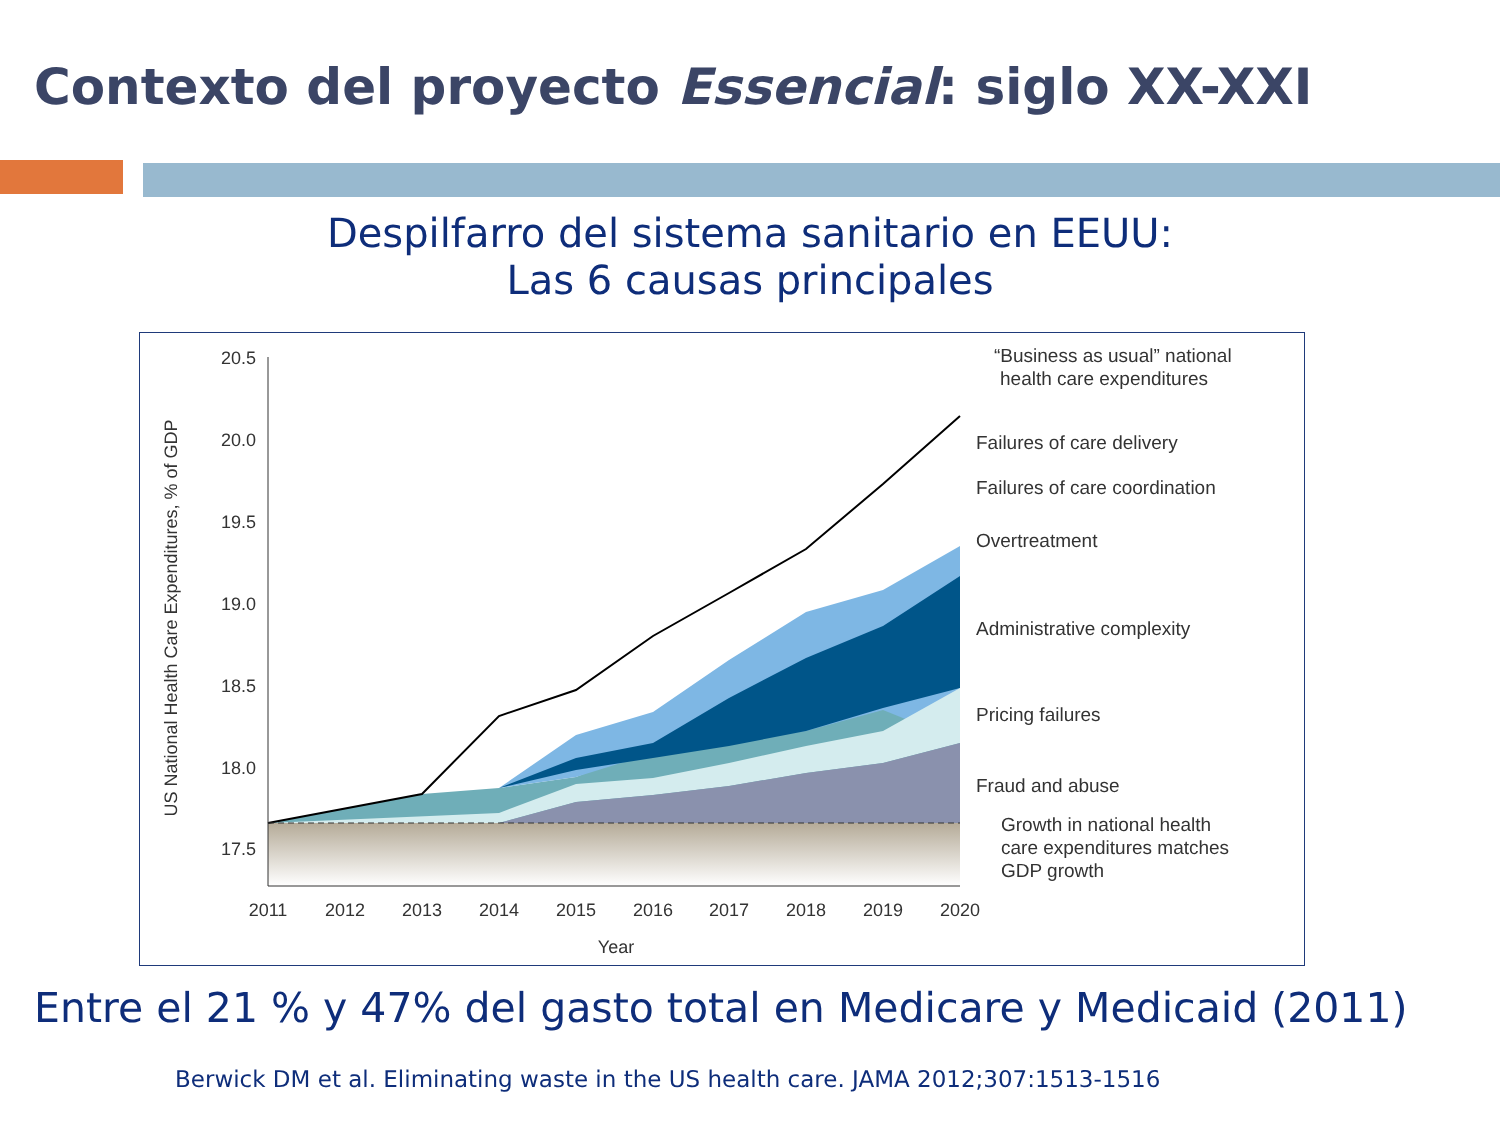Contexto del proyecto Essencial: siglo XX-XXI
Despilfarro del sistema sanitario en EEUU:
Las 6 causas principales
20.5
20.0
19.5
19.0
18.5
18.0
17.5
2011
2012
2013
2014
2015
2016
2017
2018
2019
2020
Year
US National Health Care Expenditures, % of GDP
“Business as usual” national
health care expenditures
Failures of care delivery
Failures of care coordination
Overtreatment
Administrative complexity
Pricing failures
Fraud and abuse
Growth in national health
care expenditures matches
GDP growth
Entre el 21 % y 47% del gasto total en Medicare y Medicaid (2011)
Berwick DM et al. Eliminating waste in the US health care. JAMA 2012;307:1513-1516